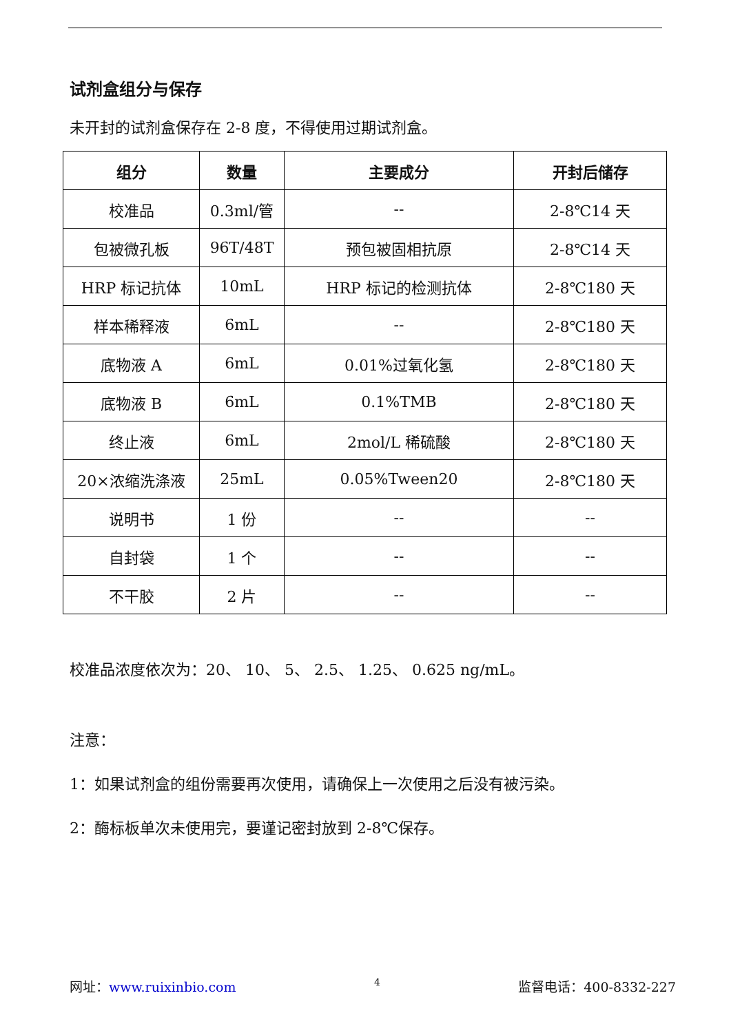试剂盒组分与保存
未开封的试剂盒保存在 2-8 度，不得使用过期试剂盒。
| 组分 | 数量 | 主要成分 | 开封后储存 |
| --- | --- | --- | --- |
| 校准品 | 0.3ml/管 | -- | 2-8℃14 天 |
| 包被微孔板 | 96T/48T | 预包被固相抗原 | 2-8℃14 天 |
| HRP 标记抗体 | 10mL | HRP 标记的检测抗体 | 2-8℃180 天 |
| 样本稀释液 | 6mL | -- | 2-8℃180 天 |
| 底物液 A | 6mL | 0.01%过氧化氢 | 2-8℃180 天 |
| 底物液 B | 6mL | 0.1%TMB | 2-8℃180 天 |
| 终止液 | 6mL | 2mol/L 稀硫酸 | 2-8℃180 天 |
| 20×浓缩洗涤液 | 25mL | 0.05%Tween20 | 2-8℃180 天 |
| 说明书 | 1 份 | -- | -- |
| 自封袋 | 1 个 | -- | -- |
| 不干胶 | 2 片 | -- | -- |
校准品浓度依次为：20、 10、 5、 2.5、 1.25、 0.625 ng/mL。
注意：
1：如果试剂盒的组份需要再次使用，请确保上一次使用之后没有被污染。
2：酶标板单次未使用完，要谨记密封放到 2-8℃保存。
网址：www.ruixinbio.com 4 监督电话：400-8332-227